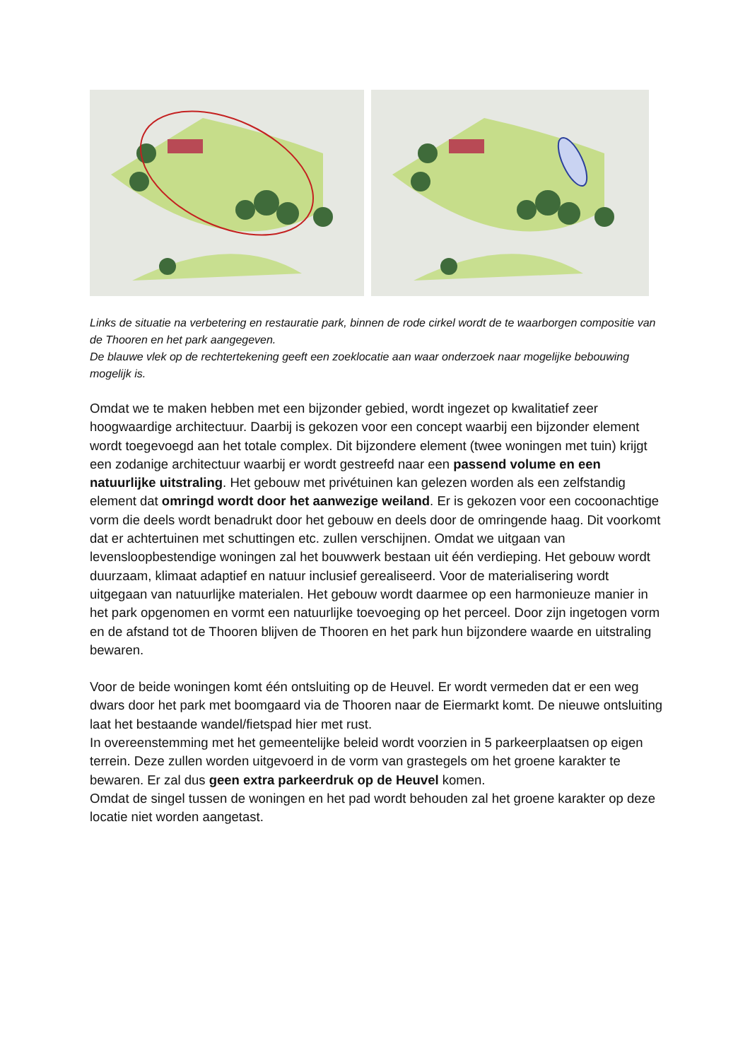Links de situatie na verbetering en restauratie park, binnen de rode cirkel wordt de te waarborgen compositie van de Thooren en het park aangegeven.
De blauwe vlek op de rechtertekening geeft een zoeklocatie aan waar onderzoek naar mogelijke bebouwing mogelijk is.
Omdat we te maken hebben met een bijzonder gebied, wordt ingezet op kwalitatief zeer hoogwaardige architectuur. Daarbij is gekozen voor een concept waarbij een bijzonder element wordt toegevoegd aan het totale complex. Dit bijzondere element (twee woningen met tuin) krijgt een zodanige architectuur waarbij er wordt gestreefd naar een passend volume en een natuurlijke uitstraling. Het gebouw met privétuinen kan gelezen worden als een zelfstandig element dat omringd wordt door het aanwezige weiland. Er is gekozen voor een cocoonachtige vorm die deels wordt benadrukt door het gebouw en deels door de omringende haag. Dit voorkomt dat er achtertuinen met schuttingen etc. zullen verschijnen. Omdat we uitgaan van levensloopbestendige woningen zal het bouwwerk bestaan uit één verdieping. Het gebouw wordt duurzaam, klimaat adaptief en natuur inclusief gerealiseerd. Voor de materialisering wordt uitgegaan van natuurlijke materialen. Het gebouw wordt daarmee op een harmonieuze manier in het park opgenomen en vormt een natuurlijke toevoeging op het perceel. Door zijn ingetogen vorm en de afstand tot de Thooren blijven de Thooren en het park hun bijzondere waarde en uitstraling bewaren.
Voor de beide woningen komt één ontsluiting op de Heuvel. Er wordt vermeden dat er een weg dwars door het park met boomgaard via de Thooren naar de Eiermarkt komt. De nieuwe ontsluiting laat het bestaande wandel/fietspad hier met rust.
In overeenstemming met het gemeentelijke beleid wordt voorzien in 5 parkeerplaatsen op eigen terrein. Deze zullen worden uitgevoerd in de vorm van grastegels om het groene karakter te bewaren. Er zal dus geen extra parkeerdruk op de Heuvel komen.
Omdat de singel tussen de woningen en het pad wordt behouden zal het groene karakter op deze locatie niet worden aangetast.